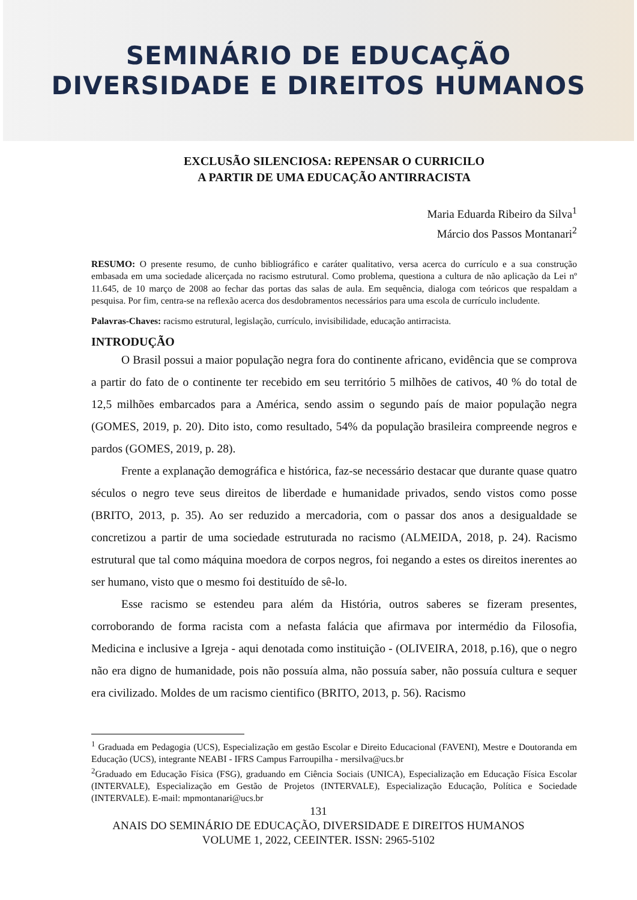SEMINÁRIO DE EDUCAÇÃO
DIVERSIDADE E DIREITOS HUMANOS
EXCLUSÃO SILENCIOSA: REPENSAR O CURRICILO
A PARTIR DE UMA EDUCAÇÃO ANTIRRACISTA
Maria Eduarda Ribeiro da Silva<sup>1</sup>
Márcio dos Passos Montanari<sup>2</sup>
RESUMO: O presente resumo, de cunho bibliográfico e caráter qualitativo, versa acerca do currículo e a sua construção embasada em uma sociedade alicerçada no racismo estrutural. Como problema, questiona a cultura de não aplicação da Lei nº 11.645, de 10 março de 2008 ao fechar das portas das salas de aula. Em sequência, dialoga com teóricos que respaldam a pesquisa. Por fim, centra-se na reflexão acerca dos desdobramentos necessários para uma escola de currículo includente.
Palavras-Chaves: racismo estrutural, legislação, currículo, invisibilidade, educação antirracista.
INTRODUÇÃO
O Brasil possui a maior população negra fora do continente africano, evidência que se comprova a partir do fato de o continente ter recebido em seu território 5 milhões de cativos, 40 % do total de 12,5 milhões embarcados para a América, sendo assim o segundo país de maior população negra (GOMES, 2019, p. 20). Dito isto, como resultado, 54% da população brasileira compreende negros e pardos (GOMES, 2019, p. 28).
Frente a explanação demográfica e histórica, faz-se necessário destacar que durante quase quatro séculos o negro teve seus direitos de liberdade e humanidade privados, sendo vistos como posse (BRITO, 2013, p. 35). Ao ser reduzido a mercadoria, com o passar dos anos a desigualdade se concretizou a partir de uma sociedade estruturada no racismo (ALMEIDA, 2018, p. 24). Racismo estrutural que tal como máquina moedora de corpos negros, foi negando a estes os direitos inerentes ao ser humano, visto que o mesmo foi destituído de sê-lo.
Esse racismo se estendeu para além da História, outros saberes se fizeram presentes, corroborando de forma racista com a nefasta falácia que afirmava por intermédio da Filosofia, Medicina e inclusive a Igreja - aqui denotada como instituição - (OLIVEIRA, 2018, p.16), que o negro não era digno de humanidade, pois não possuía alma, não possuía saber, não possuía cultura e sequer era civilizado. Moldes de um racismo cientifico (BRITO, 2013, p. 56). Racismo
<sup>1</sup> Graduada em Pedagogia (UCS), Especialização em gestão Escolar e Direito Educacional (FAVENI), Mestre e Doutoranda em Educação (UCS), integrante NEABI - IFRS Campus Farroupilha - mersilva@ucs.br
<sup>2</sup> Graduado em Educação Física (FSG), graduando em Ciência Sociais (UNICA), Especialização em Educação Física Escolar (INTERVALE), Especialização em Gestão de Projetos (INTERVALE), Especialização Educação, Política e Sociedade (INTERVALE). E-mail: mpmontanari@ucs.br
131
ANAIS DO SEMINÁRIO DE EDUCAÇÃO, DIVERSIDADE E DIREITOS HUMANOS
VOLUME 1, 2022, CEEINTER. ISSN: 2965-5102